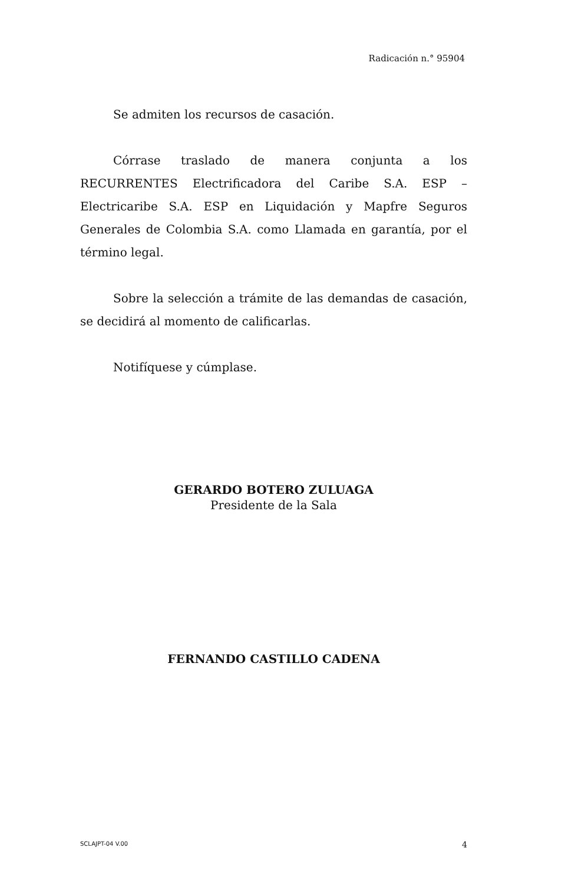Radicación n.° 95904
Se admiten los recursos de casación.
Córrase traslado de manera conjunta a los RECURRENTES Electrificadora del Caribe S.A. ESP – Electricaribe S.A. ESP en Liquidación y Mapfre Seguros Generales de Colombia S.A. como Llamada en garantía, por el término legal.
Sobre la selección a trámite de las demandas de casación, se decidirá al momento de calificarlas.
Notifíquese y cúmplase.
GERARDO BOTERO ZULUAGA
Presidente de la Sala
FERNANDO CASTILLO CADENA
SCLAJPT-04 V.00 4